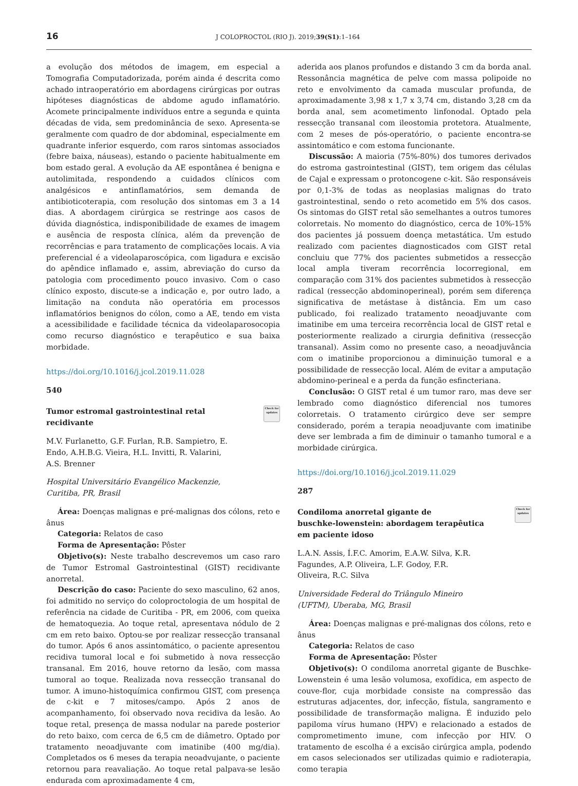16 J COLOPROCTOL (RIO J). 2019;39(S1):1–164
a evolução dos métodos de imagem, em especial a Tomografia Computadorizada, porém ainda é descrita como achado intraoperatório em abordagens cirúrgicas por outras hipóteses diagnósticas de abdome agudo inflamatório. Acomete principalmente indivíduos entre a segunda e quinta décadas de vida, sem predominância de sexo. Apresenta-se geralmente com quadro de dor abdominal, especialmente em quadrante inferior esquerdo, com raros sintomas associados (febre baixa, náuseas), estando o paciente habitualmente em bom estado geral. A evolução da AE espontânea é benigna e autolimitada, respondendo a cuidados clínicos com analgésicos e antinflamatórios, sem demanda de antibioticoterapia, com resolução dos sintomas em 3 a 14 dias. A abordagem cirúrgica se restringe aos casos de dúvida diagnóstica, indisponibilidade de exames de imagem e ausência de resposta clínica, além da prevenção de recorrências e para tratamento de complicações locais. A via preferencial é a videolaparoscópica, com ligadura e excisão do apêndice inflamado e, assim, abreviação do curso da patologia com procedimento pouco invasivo. Com o caso clínico exposto, discute-se a indicação e, por outro lado, a limitação na conduta não operatória em processos inflamatórios benignos do cólon, como a AE, tendo em vista a acessibilidade e facilidade técnica da videolaparosocopia como recurso diagnóstico e terapêutico e sua baixa morbidade.
https://doi.org/10.1016/j.jcol.2019.11.028
540
Tumor estromal gastrointestinal retal
recidivante Check for updates
M.V. Furlanetto, G.F. Furlan, R.B. Sampietro, E.
Endo, A.H.B.G. Vieira, H.L. Invitti, R. Valarini,
A.S. Brenner
Hospital Universitário Evangélico Mackenzie,
Curitiba, PR, Brasil
Área: Doenças malignas e pré-malignas dos cólons, reto e ânus
Categoria: Relatos de caso
Forma de Apresentação: Pôster
Objetivo(s): Neste trabalho descrevemos um caso raro de Tumor Estromal Gastrointestinal (GIST) recidivante anorretal.
Descrição do caso: Paciente do sexo masculino, 62 anos, foi admitido no serviço do coloproctologia de um hospital de referência na cidade de Curitiba - PR, em 2006, com queixa de hematoquezia. Ao toque retal, apresentava nódulo de 2 cm em reto baixo. Optou-se por realizar ressecção transanal do tumor. Após 6 anos assintomático, o paciente apresentou recidiva tumoral local e foi submetido à nova ressecção transanal. Em 2016, houve retorno da lesão, com massa tumoral ao toque. Realizada nova ressecção transanal do tumor. A imuno-histoquímica confirmou GIST, com presença de c-kit e 7 mitoses/campo. Após 2 anos de acompanhamento, foi observado nova recidiva da lesão. Ao toque retal, presença de massa nodular na parede posterior do reto baixo, com cerca de 6,5 cm de diâmetro. Optado por tratamento neoadjuvante com imatinibe (400 mg/dia). Completados os 6 meses da terapia neoadvujante, o paciente retornou para reavaliação. Ao toque retal palpava-se lesão endurada com aproximadamente 4 cm,
aderida aos planos profundos e distando 3 cm da borda anal. Ressonância magnética de pelve com massa polipoide no reto e envolvimento da camada muscular profunda, de aproximadamente 3,98 x 1,7 x 3,74 cm, distando 3,28 cm da borda anal, sem acometimento linfonodal. Optado pela ressecção transanal com ileostomia protetora. Atualmente, com 2 meses de pós-operatório, o paciente encontra-se assintomático e com estoma funcionante.
Discussão: A maioria (75%-80%) dos tumores derivados do estroma gastrointestinal (GIST), tem origem das células de Cajal e expressam o protoncogene c-kit. São responsáveis por 0,1-3% de todas as neoplasias malignas do trato gastrointestinal, sendo o reto acometido em 5% dos casos. Os sintomas do GIST retal são semelhantes a outros tumores colorretais. No momento do diagnóstico, cerca de 10%-15% dos pacientes já possuem doença metastática. Um estudo realizado com pacientes diagnosticados com GIST retal concluiu que 77% dos pacientes submetidos a ressecção local ampla tiveram recorrência locorregional, em comparação com 31% dos pacientes submetidos à ressecção radical (ressecção abdominoperineal), porém sem diferença significativa de metástase à distância. Em um caso publicado, foi realizado tratamento neoadjuvante com imatinibe em uma terceira recorrência local de GIST retal e posteriormente realizado a cirurgia definitiva (ressecção transanal). Assim como no presente caso, a neoadjuvância com o imatinibe proporcionou a diminuição tumoral e a possibilidade de ressecção local. Além de evitar a amputação abdomino-perineal e a perda da função esfincteriana.
Conclusão: O GIST retal é um tumor raro, mas deve ser lembrado como diagnóstico diferencial nos tumores colorretais. O tratamento cirúrgico deve ser sempre considerado, porém a terapia neoadjuvante com imatinibe deve ser lembrada a fim de diminuir o tamanho tumoral e a morbidade cirúrgica.
https://doi.org/10.1016/j.jcol.2019.11.029
287
Condiloma anorretal gigante de
buschke-lowenstein: abordagem terapêutica
em paciente idoso Check for updates
L.A.N. Assis, Í.F.C. Amorim, E.A.W. Silva, K.R.
Fagundes, A.P. Oliveira, L.F. Godoy, F.R.
Oliveira, R.C. Silva
Universidade Federal do Triângulo Mineiro
(UFTM), Uberaba, MG, Brasil
Área: Doenças malignas e pré-malignas dos cólons, reto e ânus
Categoria: Relatos de caso
Forma de Apresentação: Pôster
Objetivo(s): O condiloma anorretal gigante de Buschke-Lowenstein é uma lesão volumosa, exofídica, em aspecto de couve-flor, cuja morbidade consiste na compressão das estruturas adjacentes, dor, infecção, fístula, sangramento e possibilidade de transformação maligna. É induzido pelo papiloma vírus humano (HPV) e relacionado a estados de comprometimento imune, com infecção por HIV. O tratamento de escolha é a excisão cirúrgica ampla, podendo em casos selecionados ser utilizadas quimio e radioterapia, como terapia